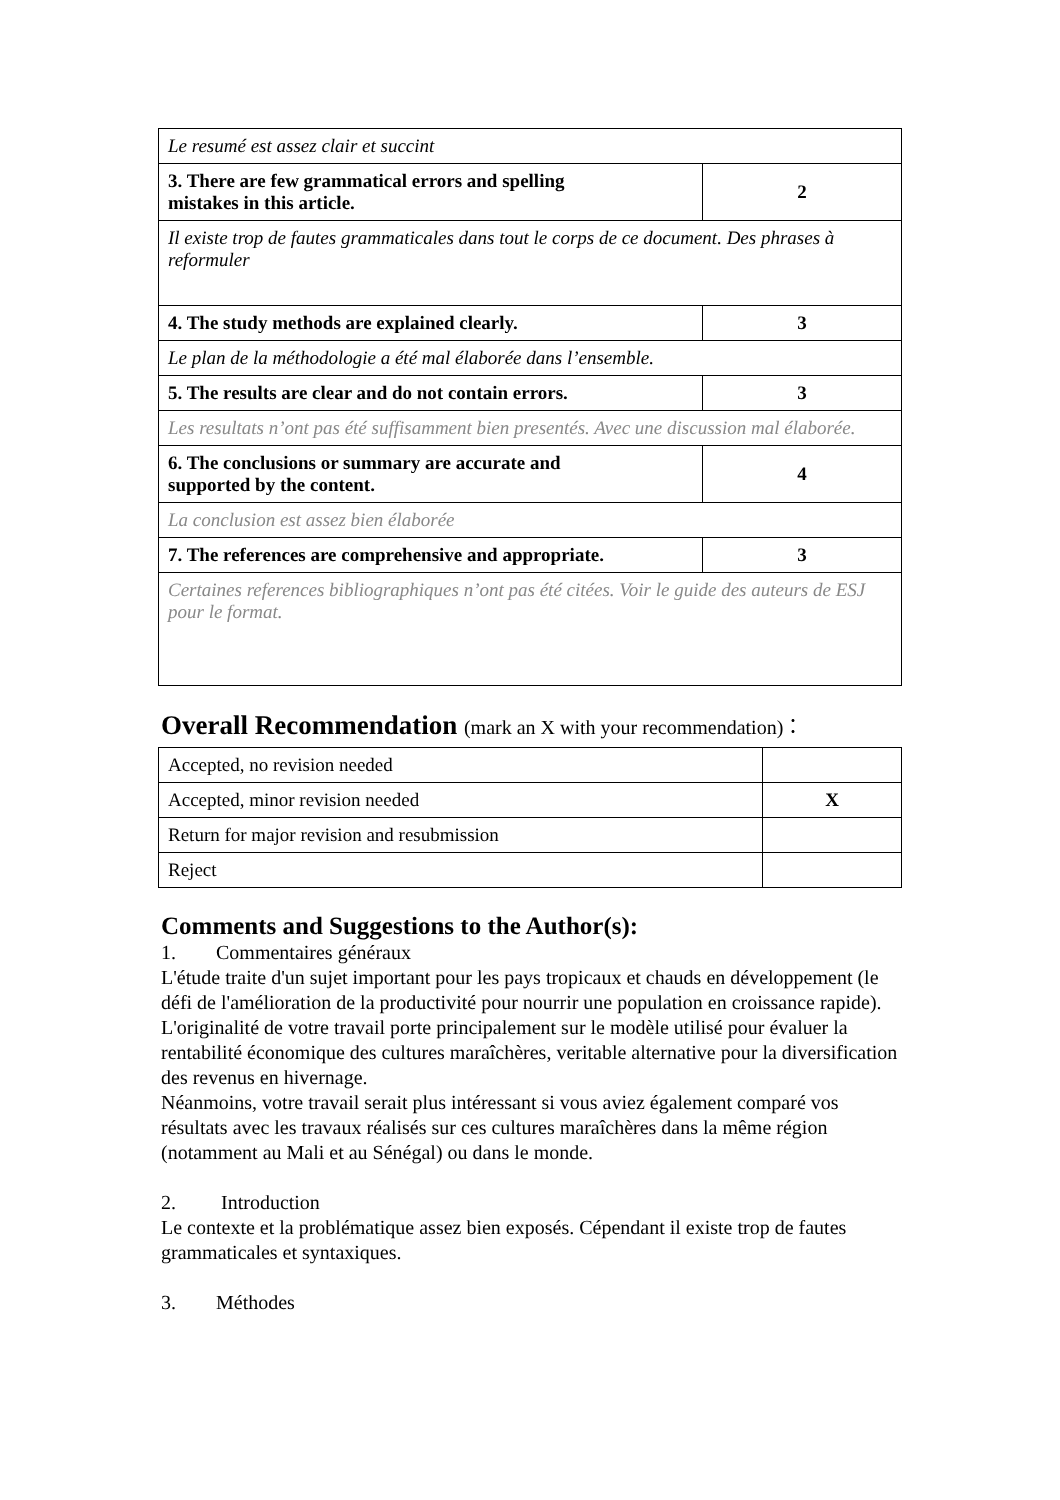| Le resumé est assez clair et succint | |
| 3. There are few grammatical errors and spelling mistakes in this article. | 2 |
| Il existe trop de fautes grammaticales dans tout le corps de ce document. Des phrases à reformuler | |
| 4. The study methods are explained clearly. | 3 |
| Le plan de la méthodologie a été mal élaborée dans l’ensemble. | |
| 5. The results are clear and do not contain errors. | 3 |
| Les resultats n’ont pas été suffisamment bien presentés. Avec une discussion mal élaborée. | |
| 6. The conclusions or summary are accurate and supported by the content. | 4 |
| La conclusion est assez bien élaborée | |
| 7. The references are comprehensive and appropriate. | 3 |
| Certaines references bibliographiques n’ont pas été citées. Voir le guide des auteurs de ESJ pour le format. | |
Overall Recommendation (mark an X with your recommendation)：
| Accepted, no revision needed | |
| Accepted, minor revision needed | X |
| Return for major revision and resubmission | |
| Reject | |
Comments and Suggestions to the Author(s):
1. Commentaires généraux
L'étude traite d'un sujet important pour les pays tropicaux et chauds en développement (le défi de l'amélioration de la productivité pour nourrir une population en croissance rapide). L'originalité de votre travail porte principalement sur le modèle utilisé pour évaluer la rentabilité économique des cultures maraîchères, veritable alternative pour la diversification des revenus en hivernage.
Néanmoins, votre travail serait plus intéressant si vous aviez également comparé vos résultats avec les travaux réalisés sur ces cultures maraîchères dans la même région (notamment au Mali et au Sénégal) ou dans le monde.
2. Introduction
Le contexte et la problématique assez bien exposés. Cépendant il existe trop de fautes grammaticales et syntaxiques.
3. Méthodes